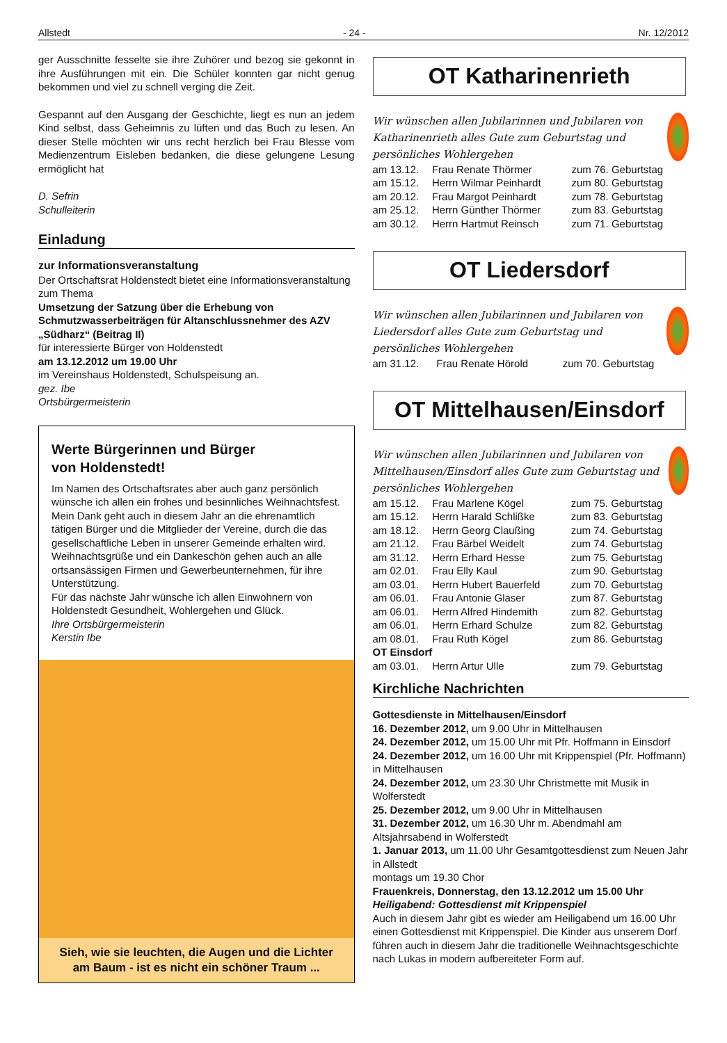Allstedt - 24 - Nr. 12/2012
ger Ausschnitte fesselte sie ihre Zuhörer und bezog sie gekonnt in ihre Ausführungen mit ein. Die Schüler konnten gar nicht genug bekommen und viel zu schnell verging die Zeit.
Gespannt auf den Ausgang der Geschichte, liegt es nun an jedem Kind selbst, dass Geheimnis zu lüften und das Buch zu lesen. An dieser Stelle möchten wir uns recht herzlich bei Frau Blesse vom Medienzentrum Eisleben bedanken, die diese gelungene Lesung ermöglicht hat
D. Sefrin
Schulleiterin
Einladung
zur Informationsveranstaltung
Der Ortschaftsrat Holdenstedt bietet eine Informationsveranstaltung zum Thema
Umsetzung der Satzung über die Erhebung von Schmutzwasserbeiträgen für Altanschlussnehmer des AZV „Südharz“ (Beitrag II)
für interessierte Bürger von Holdenstedt
am 13.12.2012 um 19.00 Uhr
im Vereinshaus Holdenstedt, Schulspeisung an.
gez. Ibe
Ortsbürgermeisterin
Werte Bürgerinnen und Bürger
von Holdenstedt!
Im Namen des Ortschaftsrates aber auch ganz persönlich wünsche ich allen ein frohes und besinnliches Weihnachtsfest. Mein Dank geht auch in diesem Jahr an die ehrenamtlich tätigen Bürger und die Mitglieder der Vereine, durch die das gesellschaftliche Leben in unserer Gemeinde erhalten wird.
Weihnachtsgrüße und ein Dankeschön gehen auch an alle ortsansässigen Firmen und Gewerbeunternehmen, für ihre Unterstützung.
Für das nächste Jahr wünsche ich allen Einwohnern von Holdenstedt Gesundheit, Wohlergehen und Glück.
Ihre Ortsbürgermeisterin
Kerstin Ibe
Sieh, wie sie leuchten, die Augen und die Lichter
am Baum - ist es nicht ein schöner Traum ...
OT Katharinenrieth
Wir wünschen allen Jubilarinnen und Jubilaren von Katharinenrieth alles Gute zum Geburtstag und persönliches Wohlergehen
| am 13.12. | Frau Renate Thörmer | zum 76. Geburtstag |
| am 15.12. | Herrn Wilmar Peinhardt | zum 80. Geburtstag |
| am 20.12. | Frau Margot Peinhardt | zum 78. Geburtstag |
| am 25.12. | Herrn Günther Thörmer | zum 83. Geburtstag |
| am 30.12. | Herrn Hartmut Reinsch | zum 71. Geburtstag |
OT Liedersdorf
Wir wünschen allen Jubilarinnen und Jubilaren von Liedersdorf alles Gute zum Geburtstag und persönliches Wohlergehen
| am 31.12. | Frau Renate Hörold | zum 70. Geburtstag |
OT Mittelhausen/Einsdorf
Wir wünschen allen Jubilarinnen und Jubilaren von Mittelhausen/Einsdorf alles Gute zum Geburtstag und persönliches Wohlergehen
| am 15.12. | Frau Marlene Kögel | zum 75. Geburtstag |
| am 15.12. | Herrn Harald Schlißke | zum 83. Geburtstag |
| am 18.12. | Herrn Georg Claußing | zum 74. Geburtstag |
| am 21.12. | Frau Bärbel Weidelt | zum 74. Geburtstag |
| am 31.12. | Herrn Erhard Hesse | zum 75. Geburtstag |
| am 02.01. | Frau Elly Kaul | zum 90. Geburtstag |
| am 03.01. | Herrn Hubert Bauerfeld | zum 70. Geburtstag |
| am 06.01. | Frau Antonie Glaser | zum 87. Geburtstag |
| am 06.01. | Herrn Alfred Hindemith | zum 82. Geburtstag |
| am 06.01. | Herrn Erhard Schulze | zum 82. Geburtstag |
| am 08.01. | Frau Ruth Kögel | zum 86. Geburtstag |
| OT Einsdorf | | |
| am 03.01. | Herrn Artur Ulle | zum 79. Geburtstag |
Kirchliche Nachrichten
Gottesdienste in Mittelhausen/Einsdorf
16. Dezember 2012, um 9.00 Uhr in Mittelhausen
24. Dezember 2012, um 15.00 Uhr mit Pfr. Hoffmann in Einsdorf
24. Dezember 2012, um 16.00 Uhr mit Krippenspiel (Pfr. Hoffmann) in Mittelhausen
24. Dezember 2012, um 23.30 Uhr Christmette mit Musik in Wolferstedt
25. Dezember 2012, um 9.00 Uhr in Mittelhausen
31. Dezember 2012, um 16.30 Uhr m. Abendmahl am Altsjahrsabend in Wolferstedt
1. Januar 2013, um 11.00 Uhr Gesamtgottesdienst zum Neuen Jahr in Allstedt
montags um 19.30 Chor
Frauenkreis, Donnerstag, den 13.12.2012 um 15.00 Uhr
Heiligabend: Gottesdienst mit Krippenspiel
Auch in diesem Jahr gibt es wieder am Heiligabend um 16.00 Uhr einen Gottesdienst mit Krippenspiel. Die Kinder aus unserem Dorf führen auch in diesem Jahr die traditionelle Weihnachtsgeschichte nach Lukas in modern aufbereiteter Form auf.